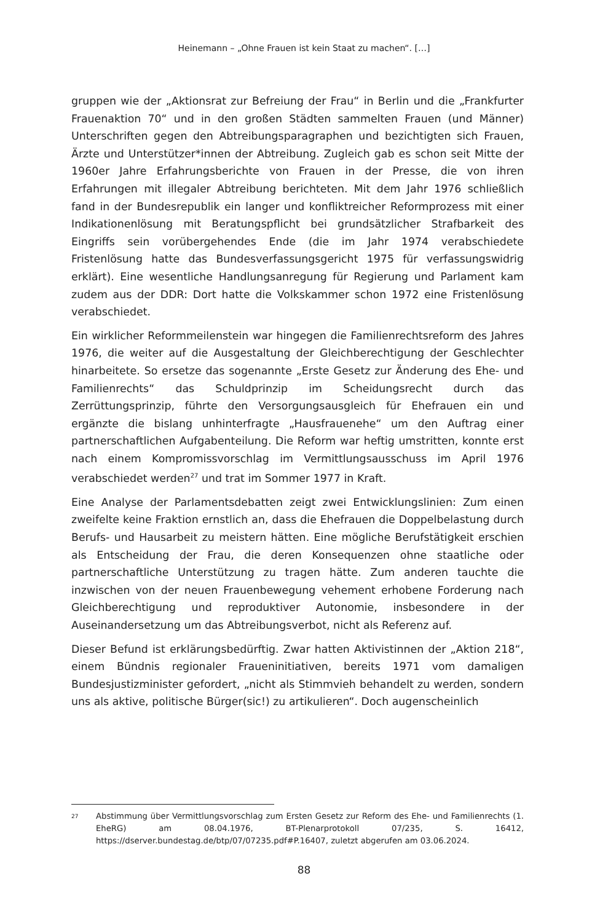Heinemann – „Ohne Frauen ist kein Staat zu machen“. […]
gruppen wie der „Aktionsrat zur Befreiung der Frau“ in Berlin und die „Frankfurter Frauenaktion 70“ und in den großen Städten sammelten Frauen (und Männer) Unterschriften gegen den Abtreibungsparagraphen und bezichtigten sich Frauen, Ärzte und Unterstützer*innen der Abtreibung. Zugleich gab es schon seit Mitte der 1960er Jahre Erfahrungsberichte von Frauen in der Presse, die von ihren Erfahrungen mit illegaler Abtreibung berichteten. Mit dem Jahr 1976 schließlich fand in der Bundesrepublik ein langer und konfliktreicher Reformprozess mit einer Indikationenlösung mit Beratungspflicht bei grundsätzlicher Strafbarkeit des Eingriffs sein vorübergehendes Ende (die im Jahr 1974 verabschiedete Fristenlösung hatte das Bundesverfassungsgericht 1975 für verfassungswidrig erklärt). Eine wesentliche Handlungsanregung für Regierung und Parlament kam zudem aus der DDR: Dort hatte die Volkskammer schon 1972 eine Fristenlösung verabschiedet.
Ein wirklicher Reformmeilenstein war hingegen die Familienrechtsreform des Jahres 1976, die weiter auf die Ausgestaltung der Gleichberechtigung der Geschlechter hinarbeitete. So ersetze das sogenannte „Erste Gesetz zur Änderung des Ehe- und Familienrechts“ das Schuldprinzip im Scheidungsrecht durch das Zerrüttungsprinzip, führte den Versorgungsausgleich für Ehefrauen ein und ergänzte die bislang unhinterfragte „Hausfrauenehe“ um den Auftrag einer partnerschaftlichen Aufgabenteilung. Die Reform war heftig umstritten, konnte erst nach einem Kompromissvorschlag im Vermittlungsausschuss im April 1976 verabschiedet werden<sup>27</sup> und trat im Sommer 1977 in Kraft.
Eine Analyse der Parlamentsdebatten zeigt zwei Entwicklungslinien: Zum einen zweifelte keine Fraktion ernstlich an, dass die Ehefrauen die Doppelbelastung durch Berufs- und Hausarbeit zu meistern hätten. Eine mögliche Berufstätigkeit erschien als Entscheidung der Frau, die deren Konsequenzen ohne staatliche oder partnerschaftliche Unterstützung zu tragen hätte. Zum anderen tauchte die inzwischen von der neuen Frauenbewegung vehement erhobene Forderung nach Gleichberechtigung und reproduktiver Autonomie, insbesondere in der Auseinandersetzung um das Abtreibungsverbot, nicht als Referenz auf.
Dieser Befund ist erklärungsbedürftig. Zwar hatten Aktivistinnen der „Aktion 218“, einem Bündnis regionaler Fraueninitiativen, bereits 1971 vom damaligen Bundesjustizminister gefordert, „nicht als Stimmvieh behandelt zu werden, sondern uns als aktive, politische Bürger(sic!) zu artikulieren“. Doch augenscheinlich
27 Abstimmung über Vermittlungsvorschlag zum Ersten Gesetz zur Reform des Ehe- und Familienrechts (1. EheRG) am 08.04.1976, BT-Plenarprotokoll 07/235, S. 16412, https://dserver.bundestag.de/btp/07/07235.pdf#P.16407, zuletzt abgerufen am 03.06.2024.
88